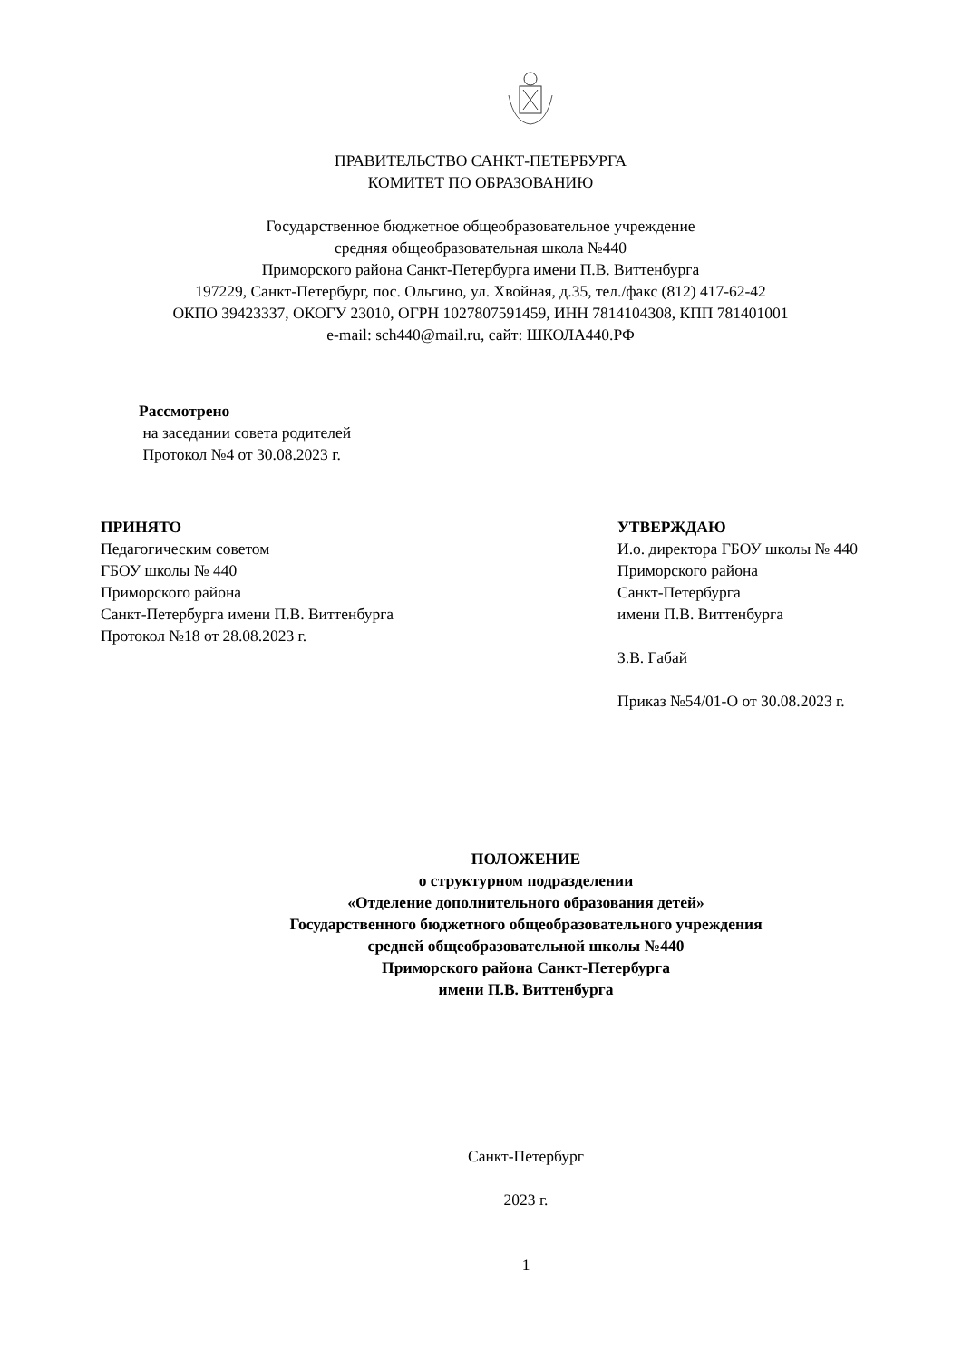ПРАВИТЕЛЬСТВО САНКТ-ПЕТЕРБУРГА
КОМИТЕТ ПО ОБРАЗОВАНИЮ
Государственное бюджетное общеобразовательное учреждение
средняя общеобразовательная школа №440
Приморского района Санкт-Петербурга имени П.В. Виттенбурга
197229, Санкт-Петербург, пос. Ольгино, ул. Хвойная, д.35, тел./факс (812) 417-62-42
ОКПО 39423337, ОКОГУ 23010, ОГРН 1027807591459, ИНН 7814104308, КПП 781401001
e-mail: sch440@mail.ru, сайт: ШКОЛА440.РФ
Рассмотрено
на заседании совета родителей
Протокол №4 от 30.08.2023 г.
ПРИНЯТО
Педагогическим советом
ГБОУ школы № 440
Приморского района
Санкт-Петербурга имени П.В. Виттенбурга
Протокол №18 от 28.08.2023 г.
УТВЕРЖДАЮ
И.о. директора ГБОУ школы № 440
Приморского района
Санкт-Петербурга
имени П.В. Виттенбурга
З.В. Габай
Приказ №54/01-О от 30.08.2023 г.
ПОЛОЖЕНИЕ
о структурном подразделении
«Отделение дополнительного образования детей»
Государственного бюджетного общеобразовательного учреждения
средней общеобразовательной школы №440
Приморского района Санкт-Петербурга
имени П.В. Виттенбурга
Санкт-Петербург
2023 г.
1